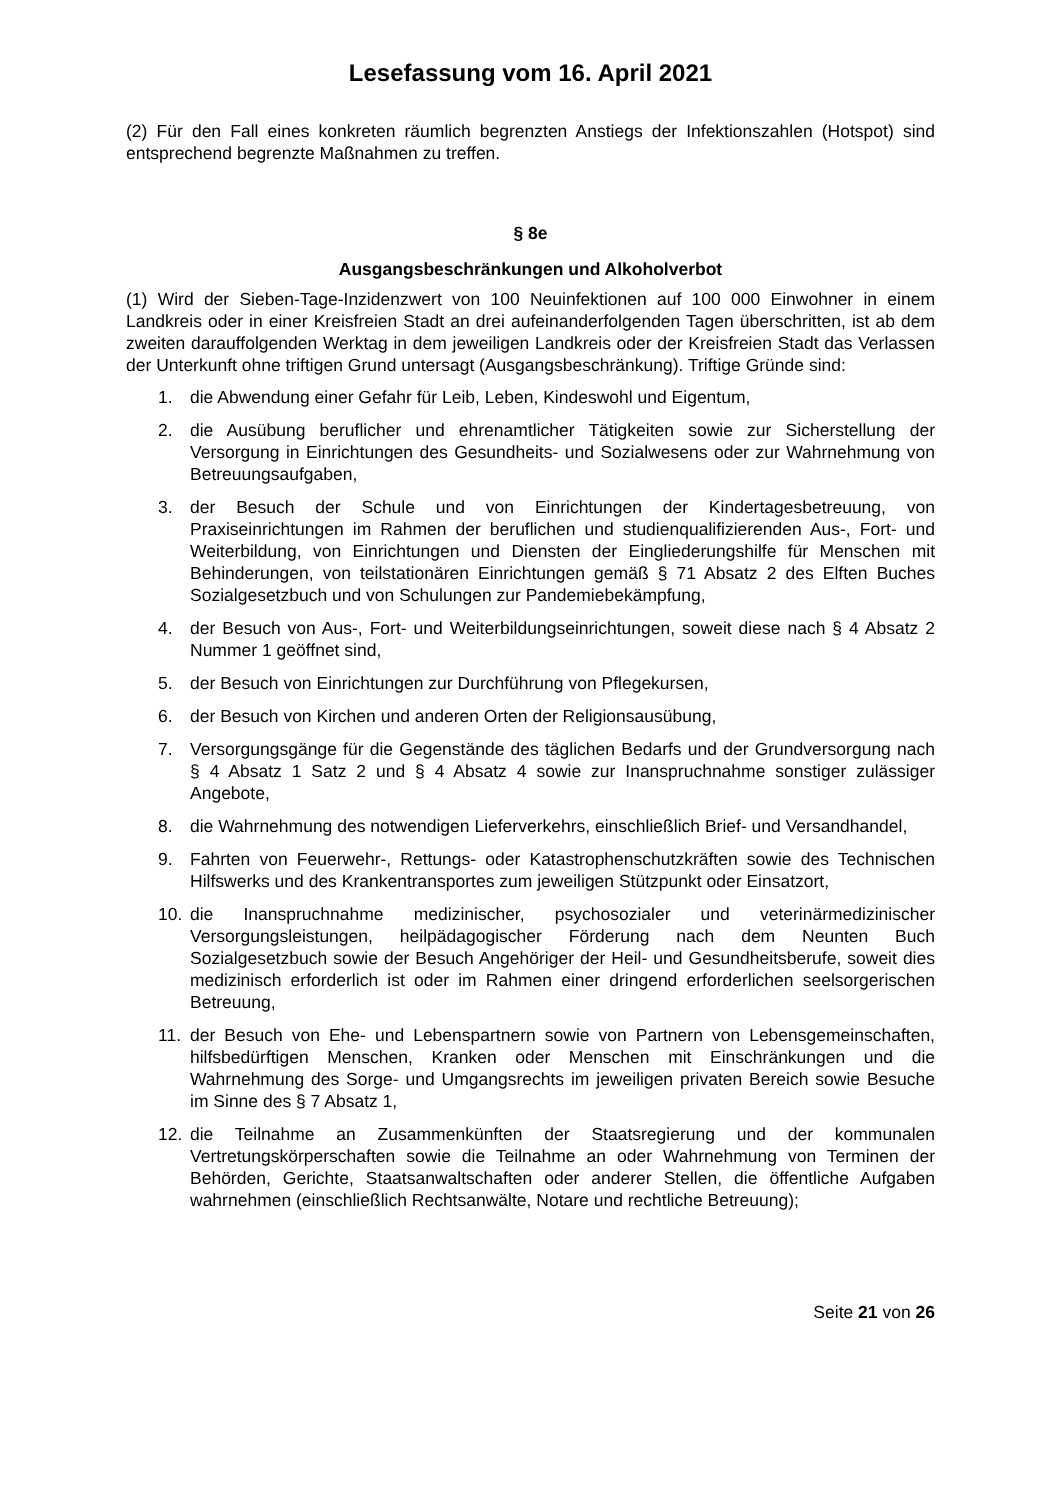Lesefassung vom 16. April 2021
(2) Für den Fall eines konkreten räumlich begrenzten Anstiegs der Infektionszahlen (Hotspot) sind entsprechend begrenzte Maßnahmen zu treffen.
§ 8e
Ausgangsbeschränkungen und Alkoholverbot
(1) Wird der Sieben-Tage-Inzidenzwert von 100 Neuinfektionen auf 100 000 Einwohner in einem Landkreis oder in einer Kreisfreien Stadt an drei aufeinanderfolgenden Tagen überschritten, ist ab dem zweiten darauffolgenden Werktag in dem jeweiligen Landkreis oder der Kreisfreien Stadt das Verlassen der Unterkunft ohne triftigen Grund untersagt (Ausgangsbeschränkung). Triftige Gründe sind:
1. die Abwendung einer Gefahr für Leib, Leben, Kindeswohl und Eigentum,
2. die Ausübung beruflicher und ehrenamtlicher Tätigkeiten sowie zur Sicherstellung der Versorgung in Einrichtungen des Gesundheits- und Sozialwesens oder zur Wahrnehmung von Betreuungsaufgaben,
3. der Besuch der Schule und von Einrichtungen der Kindertagesbetreuung, von Praxiseinrichtungen im Rahmen der beruflichen und studienqualifizierenden Aus-, Fort- und Weiterbildung, von Einrichtungen und Diensten der Eingliederungshilfe für Menschen mit Behinderungen, von teilstationären Einrichtungen gemäß § 71 Absatz 2 des Elften Buches Sozialgesetzbuch und von Schulungen zur Pandemiebekämpfung,
4. der Besuch von Aus-, Fort- und Weiterbildungseinrichtungen, soweit diese nach § 4 Absatz 2 Nummer 1 geöffnet sind,
5. der Besuch von Einrichtungen zur Durchführung von Pflegekursen,
6. der Besuch von Kirchen und anderen Orten der Religionsausübung,
7. Versorgungsgänge für die Gegenstände des täglichen Bedarfs und der Grundversorgung nach § 4 Absatz 1 Satz 2 und § 4 Absatz 4 sowie zur Inanspruchnahme sonstiger zulässiger Angebote,
8. die Wahrnehmung des notwendigen Lieferverkehrs, einschließlich Brief- und Versandhandel,
9. Fahrten von Feuerwehr-, Rettungs- oder Katastrophenschutzkräften sowie des Technischen Hilfswerks und des Krankentransportes zum jeweiligen Stützpunkt oder Einsatzort,
10. die Inanspruchnahme medizinischer, psychosozialer und veterinärmedizinischer Versorgungsleistungen, heilpädagogischer Förderung nach dem Neunten Buch Sozialgesetzbuch sowie der Besuch Angehöriger der Heil- und Gesundheitsberufe, soweit dies medizinisch erforderlich ist oder im Rahmen einer dringend erforderlichen seelsorgerischen Betreuung,
11. der Besuch von Ehe- und Lebenspartnern sowie von Partnern von Lebensgemeinschaften, hilfsbedürftigen Menschen, Kranken oder Menschen mit Einschränkungen und die Wahrnehmung des Sorge- und Umgangsrechts im jeweiligen privaten Bereich sowie Besuche im Sinne des § 7 Absatz 1,
12. die Teilnahme an Zusammenkünften der Staatsregierung und der kommunalen Vertretungskörperschaften sowie die Teilnahme an oder Wahrnehmung von Terminen der Behörden, Gerichte, Staatsanwaltschaften oder anderer Stellen, die öffentliche Aufgaben wahrnehmen (einschließlich Rechtsanwälte, Notare und rechtliche Betreuung);
Seite 21 von 26